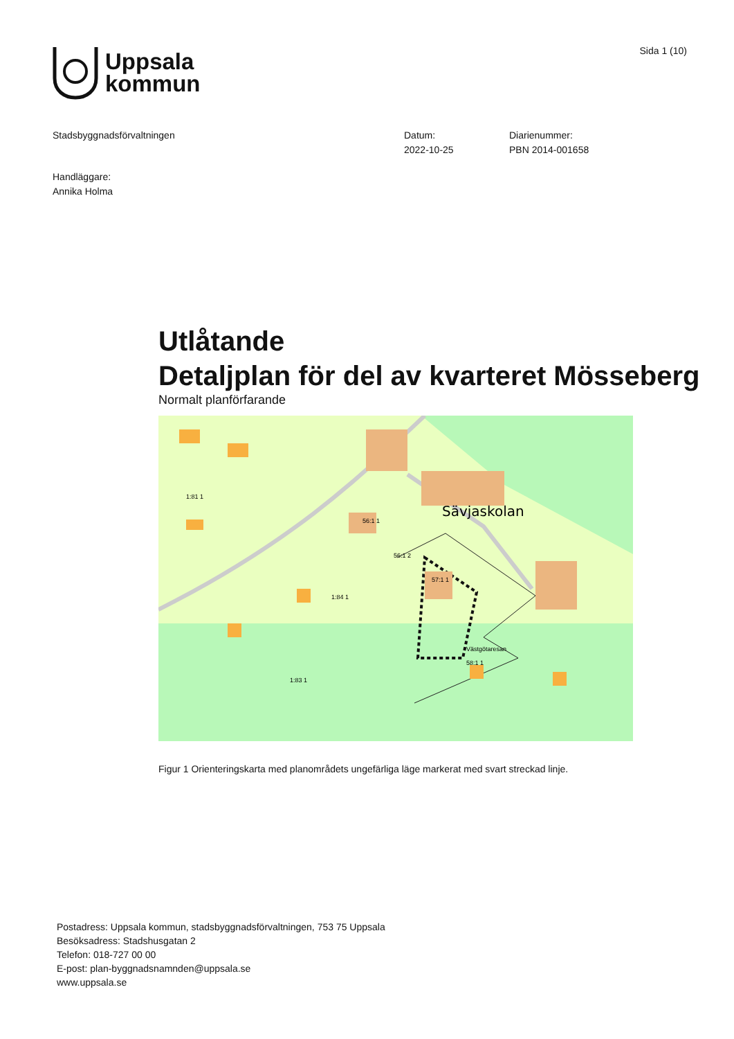Uppsala
kommun
Sida 1 (10)
Stadsbyggnadsförvaltningen Datum:
2022-10-25
Diarienummer:
PBN 2014-001658
Handläggare:
Annika Holma
Utlåtande
Detaljplan för del av kvarteret Mösseberg
Normalt planförfarande
Sävjaskolan
1:81 1
56:1 1
56:1 2
57:1 1
1:84 1
Västgötaresan
58:1 1
1:83 1
Figur 1 Orienteringskarta med planområdets ungefärliga läge markerat med svart streckad linje.
Postadress: Uppsala kommun, stadsbyggnadsförvaltningen, 753 75 Uppsala
Besöksadress: Stadshusgatan 2
Telefon: 018-727 00 00
E-post: plan-byggnadsnamnden@uppsala.se
www.uppsala.se